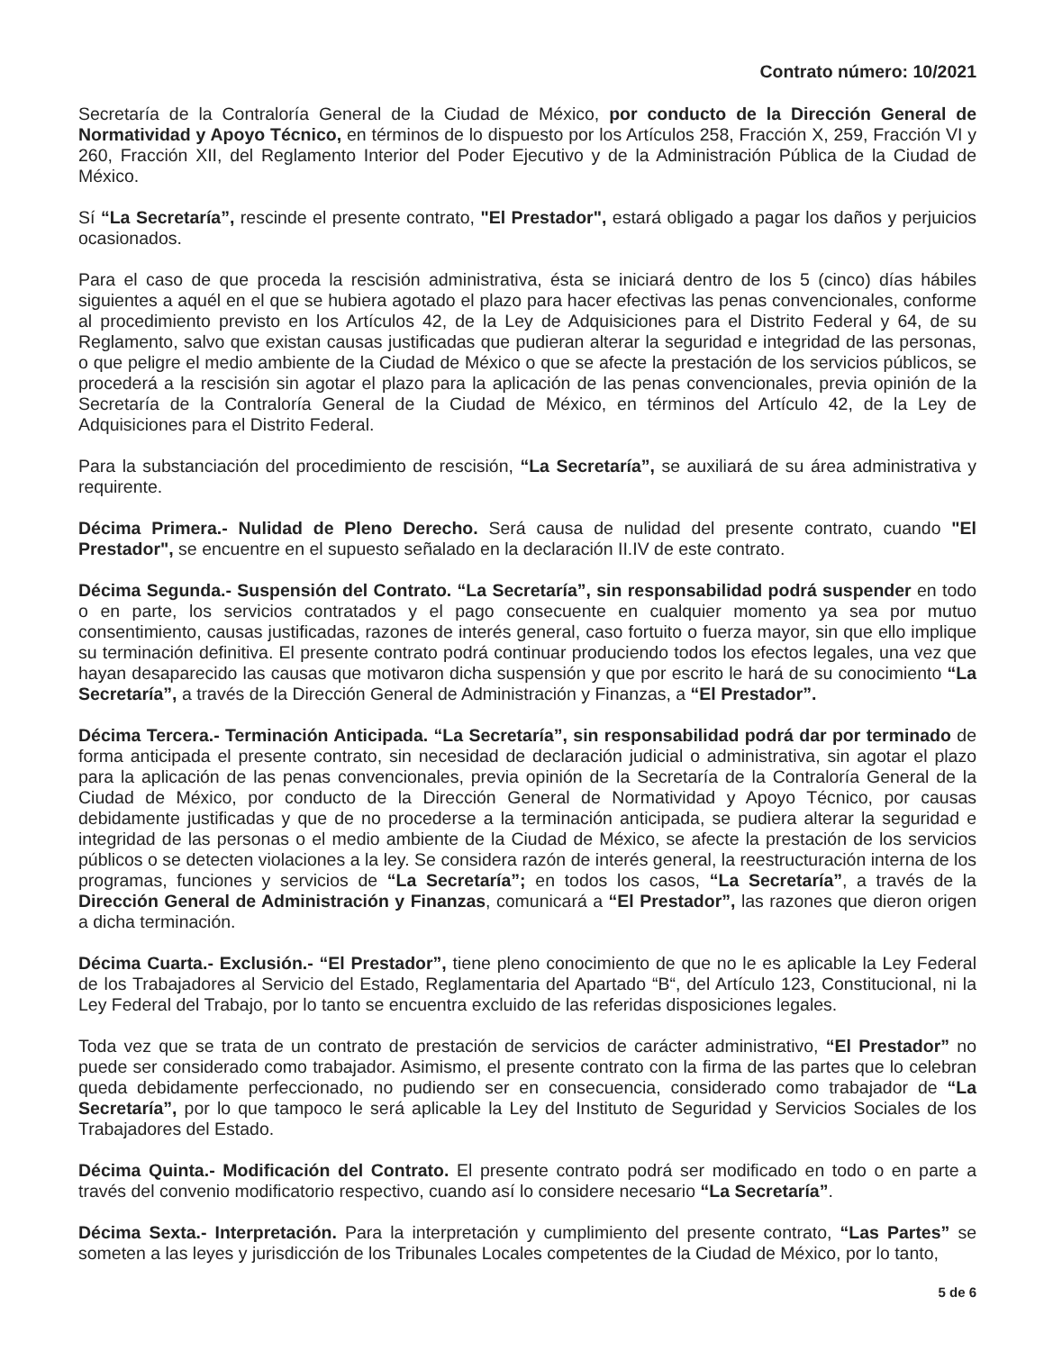Contrato número: 10/2021
Secretaría de la Contraloría General de la Ciudad de México, por conducto de la Dirección General de Normatividad y Apoyo Técnico, en términos de lo dispuesto por los Artículos 258, Fracción X, 259, Fracción VI y 260, Fracción XII, del Reglamento Interior del Poder Ejecutivo y de la Administración Pública de la Ciudad de México.
Sí “La Secretaría”, rescinde el presente contrato, "El Prestador", estará obligado a pagar los daños y perjuicios ocasionados.
Para el caso de que proceda la rescisión administrativa, ésta se iniciará dentro de los 5 (cinco) días hábiles siguientes a aquél en el que se hubiera agotado el plazo para hacer efectivas las penas convencionales, conforme al procedimiento previsto en los Artículos 42, de la Ley de Adquisiciones para el Distrito Federal y 64, de su Reglamento, salvo que existan causas justificadas que pudieran alterar la seguridad e integridad de las personas, o que peligre el medio ambiente de la Ciudad de México o que se afecte la prestación de los servicios públicos, se procederá a la rescisión sin agotar el plazo para la aplicación de las penas convencionales, previa opinión de la Secretaría de la Contraloría General de la Ciudad de México, en términos del Artículo 42, de la Ley de Adquisiciones para el Distrito Federal.
Para la substanciación del procedimiento de rescisión, “La Secretaría”, se auxiliará de su área administrativa y requirente.
Décima Primera.- Nulidad de Pleno Derecho. Será causa de nulidad del presente contrato, cuando "El Prestador", se encuentre en el supuesto señalado en la declaración II.IV de este contrato.
Décima Segunda.- Suspensión del Contrato. “La Secretaría”, sin responsabilidad podrá suspender en todo o en parte, los servicios contratados y el pago consecuente en cualquier momento ya sea por mutuo consentimiento, causas justificadas, razones de interés general, caso fortuito o fuerza mayor, sin que ello implique su terminación definitiva. El presente contrato podrá continuar produciendo todos los efectos legales, una vez que hayan desaparecido las causas que motivaron dicha suspensión y que por escrito le hará de su conocimiento “La Secretaría”, a través de la Dirección General de Administración y Finanzas, a “El Prestador”.
Décima Tercera.- Terminación Anticipada. “La Secretaría”, sin responsabilidad podrá dar por terminado de forma anticipada el presente contrato, sin necesidad de declaración judicial o administrativa, sin agotar el plazo para la aplicación de las penas convencionales, previa opinión de la Secretaría de la Contraloría General de la Ciudad de México, por conducto de la Dirección General de Normatividad y Apoyo Técnico, por causas debidamente justificadas y que de no procederse a la terminación anticipada, se pudiera alterar la seguridad e integridad de las personas o el medio ambiente de la Ciudad de México, se afecte la prestación de los servicios públicos o se detecten violaciones a la ley. Se considera razón de interés general, la reestructuración interna de los programas, funciones y servicios de “La Secretaría”; en todos los casos, “La Secretaría”, a través de la Dirección General de Administración y Finanzas, comunicará a “El Prestador”, las razones que dieron origen a dicha terminación.
Décima Cuarta.- Exclusión.- “El Prestador”, tiene pleno conocimiento de que no le es aplicable la Ley Federal de los Trabajadores al Servicio del Estado, Reglamentaria del Apartado “B“, del Artículo 123, Constitucional, ni la Ley Federal del Trabajo, por lo tanto se encuentra excluido de las referidas disposiciones legales.
Toda vez que se trata de un contrato de prestación de servicios de carácter administrativo, “El Prestador” no puede ser considerado como trabajador. Asimismo, el presente contrato con la firma de las partes que lo celebran queda debidamente perfeccionado, no pudiendo ser en consecuencia, considerado como trabajador de “La Secretaría”, por lo que tampoco le será aplicable la Ley del Instituto de Seguridad y Servicios Sociales de los Trabajadores del Estado.
Décima Quinta.- Modificación del Contrato. El presente contrato podrá ser modificado en todo o en parte a través del convenio modificatorio respectivo, cuando así lo considere necesario “La Secretaría”.
Décima Sexta.- Interpretación. Para la interpretación y cumplimiento del presente contrato, “Las Partes” se someten a las leyes y jurisdicción de los Tribunales Locales competentes de la Ciudad de México, por lo tanto,
5 de 6